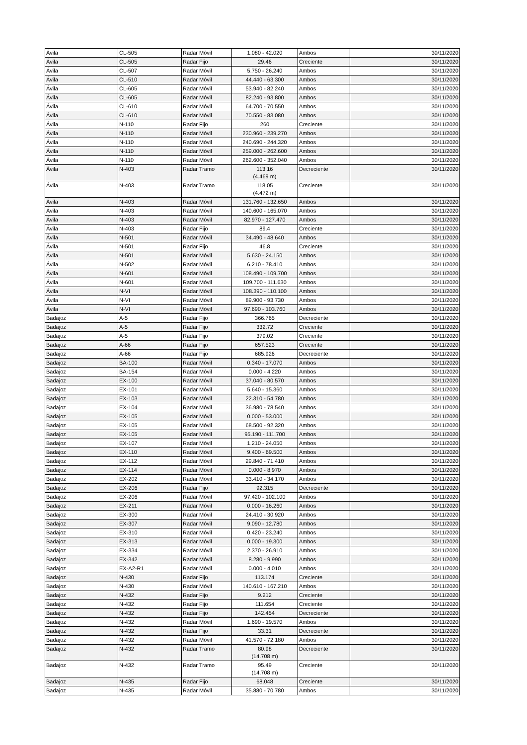| Ávila | CL-505 | Radar Móvil | 1.080 - 42.020 | Ambos | 30/11/2020 |
| Ávila | CL-505 | Radar Fijo | 29.46 | Creciente | 30/11/2020 |
| Ávila | CL-507 | Radar Móvil | 5.750 - 26.240 | Ambos | 30/11/2020 |
| Ávila | CL-510 | Radar Móvil | 44.440 - 63.300 | Ambos | 30/11/2020 |
| Ávila | CL-605 | Radar Móvil | 53.940 - 82.240 | Ambos | 30/11/2020 |
| Ávila | CL-605 | Radar Móvil | 82.240 - 93.800 | Ambos | 30/11/2020 |
| Ávila | CL-610 | Radar Móvil | 64.700 - 70.550 | Ambos | 30/11/2020 |
| Ávila | CL-610 | Radar Móvil | 70.550 - 83.080 | Ambos | 30/11/2020 |
| Ávila | N-110 | Radar Fijo | 260 | Creciente | 30/11/2020 |
| Ávila | N-110 | Radar Móvil | 230.960 - 239.270 | Ambos | 30/11/2020 |
| Ávila | N-110 | Radar Móvil | 240.690 - 244.320 | Ambos | 30/11/2020 |
| Ávila | N-110 | Radar Móvil | 259.000 - 262.600 | Ambos | 30/11/2020 |
| Ávila | N-110 | Radar Móvil | 262.600 - 352.040 | Ambos | 30/11/2020 |
| Ávila | N-403 | Radar Tramo | 113.16 (4.469 m) | Decreciente | 30/11/2020 |
| Ávila | N-403 | Radar Tramo | 118.05 (4.472 m) | Creciente | 30/11/2020 |
| Ávila | N-403 | Radar Móvil | 131.760 - 132.650 | Ambos | 30/11/2020 |
| Ávila | N-403 | Radar Móvil | 140.600 - 165.070 | Ambos | 30/11/2020 |
| Ávila | N-403 | Radar Móvil | 82.970 - 127.470 | Ambos | 30/11/2020 |
| Ávila | N-403 | Radar Fijo | 89.4 | Creciente | 30/11/2020 |
| Ávila | N-501 | Radar Móvil | 34.490 - 48.640 | Ambos | 30/11/2020 |
| Ávila | N-501 | Radar Fijo | 46.8 | Creciente | 30/11/2020 |
| Ávila | N-501 | Radar Móvil | 5.630 - 24.150 | Ambos | 30/11/2020 |
| Ávila | N-502 | Radar Móvil | 6.210 - 78.410 | Ambos | 30/11/2020 |
| Ávila | N-601 | Radar Móvil | 108.490 - 109.700 | Ambos | 30/11/2020 |
| Ávila | N-601 | Radar Móvil | 109.700 - 111.630 | Ambos | 30/11/2020 |
| Ávila | N-VI | Radar Móvil | 108.390 - 110.100 | Ambos | 30/11/2020 |
| Ávila | N-VI | Radar Móvil | 89.900 - 93.730 | Ambos | 30/11/2020 |
| Ávila | N-VI | Radar Móvil | 97.690 - 103.760 | Ambos | 30/11/2020 |
| Badajoz | A-5 | Radar Fijo | 366.765 | Decreciente | 30/11/2020 |
| Badajoz | A-5 | Radar Fijo | 332.72 | Creciente | 30/11/2020 |
| Badajoz | A-5 | Radar Fijo | 379.02 | Creciente | 30/11/2020 |
| Badajoz | A-66 | Radar Fijo | 657.523 | Creciente | 30/11/2020 |
| Badajoz | A-66 | Radar Fijo | 685.926 | Decreciente | 30/11/2020 |
| Badajoz | BA-100 | Radar Móvil | 0.340 - 17.070 | Ambos | 30/11/2020 |
| Badajoz | BA-154 | Radar Móvil | 0.000 - 4.220 | Ambos | 30/11/2020 |
| Badajoz | EX-100 | Radar Móvil | 37.040 - 80.570 | Ambos | 30/11/2020 |
| Badajoz | EX-101 | Radar Móvil | 5.640 - 15.360 | Ambos | 30/11/2020 |
| Badajoz | EX-103 | Radar Móvil | 22.310 - 54.780 | Ambos | 30/11/2020 |
| Badajoz | EX-104 | Radar Móvil | 36.980 - 78.540 | Ambos | 30/11/2020 |
| Badajoz | EX-105 | Radar Móvil | 0.000 - 53.000 | Ambos | 30/11/2020 |
| Badajoz | EX-105 | Radar Móvil | 68.500 - 92.320 | Ambos | 30/11/2020 |
| Badajoz | EX-105 | Radar Móvil | 95.190 - 111.700 | Ambos | 30/11/2020 |
| Badajoz | EX-107 | Radar Móvil | 1.210 - 24.050 | Ambos | 30/11/2020 |
| Badajoz | EX-110 | Radar Móvil | 9.400 - 69.500 | Ambos | 30/11/2020 |
| Badajoz | EX-112 | Radar Móvil | 29.840 - 71.410 | Ambos | 30/11/2020 |
| Badajoz | EX-114 | Radar Móvil | 0.000 - 8.970 | Ambos | 30/11/2020 |
| Badajoz | EX-202 | Radar Móvil | 33.410 - 34.170 | Ambos | 30/11/2020 |
| Badajoz | EX-206 | Radar Fijo | 92.315 | Decreciente | 30/11/2020 |
| Badajoz | EX-206 | Radar Móvil | 97.420 - 102.100 | Ambos | 30/11/2020 |
| Badajoz | EX-211 | Radar Móvil | 0.000 - 16.260 | Ambos | 30/11/2020 |
| Badajoz | EX-300 | Radar Móvil | 24.410 - 30.920 | Ambos | 30/11/2020 |
| Badajoz | EX-307 | Radar Móvil | 9.090 - 12.780 | Ambos | 30/11/2020 |
| Badajoz | EX-310 | Radar Móvil | 0.420 - 23.240 | Ambos | 30/11/2020 |
| Badajoz | EX-313 | Radar Móvil | 0.000 - 19.300 | Ambos | 30/11/2020 |
| Badajoz | EX-334 | Radar Móvil | 2.370 - 26.910 | Ambos | 30/11/2020 |
| Badajoz | EX-342 | Radar Móvil | 8.280 - 9.990 | Ambos | 30/11/2020 |
| Badajoz | EX-A2-R1 | Radar Móvil | 0.000 - 4.010 | Ambos | 30/11/2020 |
| Badajoz | N-430 | Radar Fijo | 113.174 | Creciente | 30/11/2020 |
| Badajoz | N-430 | Radar Móvil | 140.610 - 167.210 | Ambos | 30/11/2020 |
| Badajoz | N-432 | Radar Fijo | 9.212 | Creciente | 30/11/2020 |
| Badajoz | N-432 | Radar Fijo | 111.654 | Creciente | 30/11/2020 |
| Badajoz | N-432 | Radar Fijo | 142.454 | Decreciente | 30/11/2020 |
| Badajoz | N-432 | Radar Móvil | 1.690 - 19.570 | Ambos | 30/11/2020 |
| Badajoz | N-432 | Radar Fijo | 33.31 | Decreciente | 30/11/2020 |
| Badajoz | N-432 | Radar Móvil | 41.570 - 72.180 | Ambos | 30/11/2020 |
| Badajoz | N-432 | Radar Tramo | 80.98 (14.708 m) | Decreciente | 30/11/2020 |
| Badajoz | N-432 | Radar Tramo | 95.49 (14.708 m) | Creciente | 30/11/2020 |
| Badajoz | N-435 | Radar Fijo | 68.048 | Creciente | 30/11/2020 |
| Badajoz | N-435 | Radar Móvil | 35.880 - 70.780 | Ambos | 30/11/2020 |